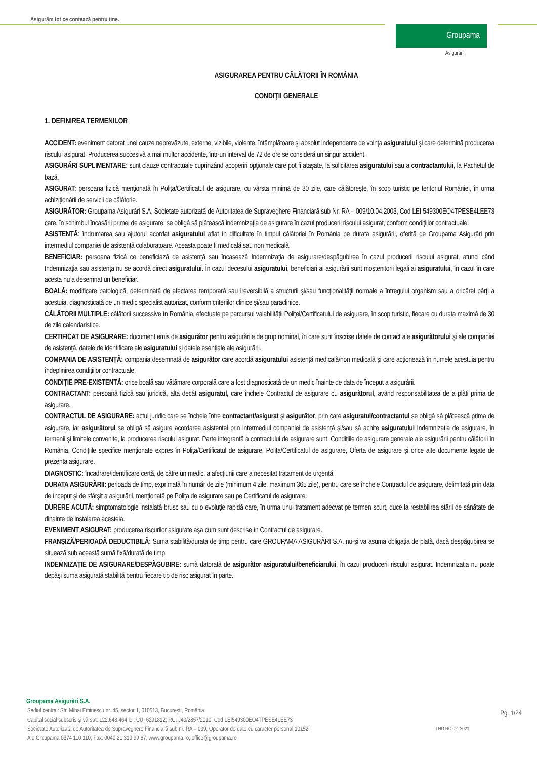Asigurăm tot ce contează pentru tine.
Groupama
Asigurări
ASIGURAREA PENTRU CĂLĂTORII ÎN ROMÂNIA
CONDIȚII GENERALE
1. DEFINIREA TERMENILOR
ACCIDENT: eveniment datorat unei cauze neprevăzute, externe, vizibile, violente, întâmplătoare şi absolut independente de voinţa asiguratului şi care determină producerea riscului asigurat. Producerea succesivă a mai multor accidente, într-un interval de 72 de ore se consideră un singur accident.
ASIGURĂRI SUPLIMENTARE: sunt clauze contractuale cuprinzând acoperiri opţionale care pot fi atașate, la solicitarea asiguratului sau a contractantului, la Pachetul de bază.
ASIGURAT: persoana fizică menţionată în Poliţa/Certificatul de asigurare, cu vârsta minimă de 30 zile, care călătoreşte, în scop turistic pe teritoriul României, în urma achiziționării de servicii de călătorie.
ASIGURĂTOR: Groupama Asigurări S.A, Societate autorizată de Autoritatea de Supraveghere Financiară sub Nr. RA – 009/10.04.2003, Cod LEI 549300EO4TPESE4LEE73 care, în schimbul încasării primei de asigurare, se obligă să plătească indemnizaţia de asigurare în cazul producerii riscului asigurat, conform condiţiilor contractuale.
ASISTENȚĂ: îndrumarea sau ajutorul acordat asiguratului aflat în dificultate în timpul călătoriei în România pe durata asigurării, oferită de Groupama Asigurări prin intermediul companiei de asistență colaboratoare. Aceasta poate fi medicală sau non medicală.
BENEFICIAR: persoana fizică ce beneficiază de asistență sau încasează Indemnizaţia de asigurare/despăgubirea în cazul producerii riscului asigurat, atunci când Indemnizația sau asistența nu se acordă direct asiguratului. În cazul decesului asiguratului, beneficiari ai asigurării sunt moștenitorii legali ai asiguratului, în cazul în care acesta nu a desemnat un beneficiar.
BOALĂ: modificare patologică, determinată de afectarea temporară sau ireversibilă a structurii şi/sau funcţionalităţii normale a întregului organism sau a oricărei părţi a acestuia, diagnosticată de un medic specialist autorizat, conform criteriilor clinice și/sau paraclinice.
CĂLĂTORII MULTIPLE: călătorii successive în România, efectuate pe parcursul valabilității Poliței/Certificatului de asigurare, în scop turistic, fiecare cu durata maximă de 30 de zile calendaristice.
CERTIFICAT DE ASIGURARE: document emis de asigurător pentru asigurările de grup nominal, în care sunt înscrise datele de contact ale asigurătorului și ale companiei de asistenţă, datele de identificare ale asiguratului şi datele esențiale ale asigurării.
COMPANIA DE ASISTENȚĂ: compania desemnată de asigurător care acordă asiguratului asistență medicală/non medicală și care acţionează în numele acestuia pentru îndeplinirea condiţiilor contractuale.
CONDIȚIE PRE-EXISTENTĂ: orice boală sau vătămare corporală care a fost diagnosticată de un medic înainte de data de început a asigurării.
CONTRACTANT: persoană fizică sau juridică, alta decât asiguratul, care încheie Contractul de asigurare cu asigurătorul, având responsabilitatea de a plăti prima de asigurare.
CONTRACTUL DE ASIGURARE: actul juridic care se încheie între contractant/asigurat şi asigurător, prin care asiguratul/contractantul se obligă să plătească prima de asigurare, iar asigurătorul se obligă să asigure acordarea asistenței prin intermediul companiei de asistență și/sau să achite asiguratului Indemnizația de asigurare, în termenii şi limitele convenite, la producerea riscului asigurat. Parte integrantă a contractului de asigurare sunt: Condițiile de asigurare generale ale asigurării pentru călătorii în România, Condițiile specifice menționate expres în Polița/Certificatul de asigurare, Polița/Certificatul de asigurare, Oferta de asigurare și orice alte documente legate de prezenta asigurare.
DIAGNOSTIC: încadrare/identificare certă, de către un medic, a afecțiunii care a necesitat tratament de urgență.
DURATA ASIGURĂRII: perioada de timp, exprimată în număr de zile (minimum 4 zile, maximum 365 zile), pentru care se încheie Contractul de asigurare, delimitată prin data de început şi de sfârşit a asigurării, menționată pe Polița de asigurare sau pe Certificatul de asigurare.
DURERE ACUTĂ: simptomatologie instalată brusc sau cu o evoluţie rapidă care, în urma unui tratament adecvat pe termen scurt, duce la restabilirea stării de sănătate de dinainte de instalarea acesteia.
EVENIMENT ASIGURAT: producerea riscurilor asigurate așa cum sunt descrise în Contractul de asigurare.
FRANŞIZĂ/PERIOADĂ DEDUCTIBILĂ: Suma stabilită/durata de timp pentru care GROUPAMA ASIGURĂRI S.A. nu-şi va asuma obligaţia de plată, dacă despăgubirea se situează sub această sumă fixă/durată de timp.
INDEMNIZAȚIE DE ASIGURARE/DESPĂGUBIRE: sumă datorată de asigurător asiguratului/beneficiarului, în cazul producerii riscului asigurat. Indemnizația nu poate depăşi suma asigurată stabilită pentru fiecare tip de risc asigurat în parte.
Groupama Asigurări S.A.
Sediul central: Str. Mihai Eminescu nr. 45, sector 1, 010513, Bucureşti, România
Capital social subscris şi vărsat: 122.648.464 lei; CUI 6291812; RC: J40/2857/2010; Cod LEI549300EO4TPESE4LEE73
Societate Autorizată de Autoritatea de Supraveghere Financiară sub nr. RA – 009; Operator de date cu caracter personal 10152;
Alo Groupama 0374 110 110; Fax: 0040 21 310 99 67; www.groupama.ro; office@groupama.ro
Pg. 1/24
THG RO 02- 2021